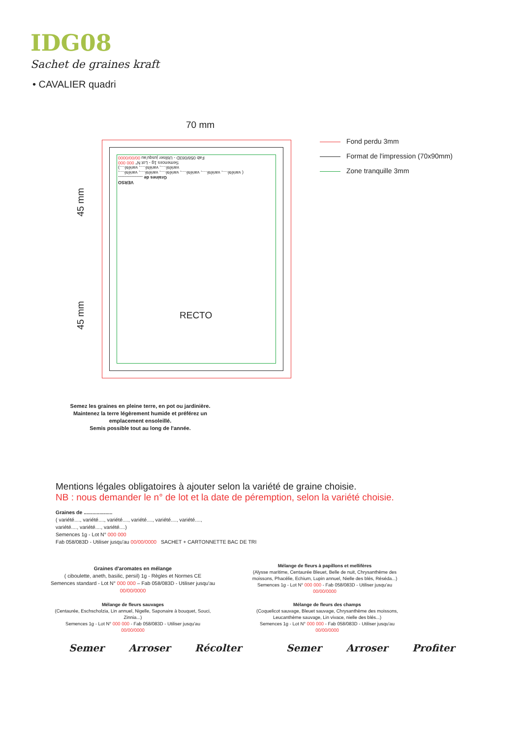IDG08
Sachet de graines kraft
• CAVALIER quadri
70 mm
VERSO
Graines de ....................
( variété...., variété...., variété...., variété...., variété...., variété....,
variété...., variété...., variété....)
Semences 1g - Lot N° 000 000
Fab 058/083D - Utiliser jusqu'au 00/00/0000
RECTO
45 mm
45 mm
Fond perdu 3mm
Format de l'impression (70x90mm)
Zone tranquille 3mm
Semez les graines en pleine terre, en pot ou jardinière.
Maintenez la terre légèrement humide et préférez un emplacement ensoleillé.
Semis possible tout au long de l'année.
Mentions légales obligatoires à ajouter selon la variété de graine choisie.
NB : nous demander le n° de lot et la date de péremption, selon la variété choisie.
Graines de ....................
( variété...., variété...., variété...., variété...., variété...., variété....,
variété...., variété...., variété....)
Semences 1g - Lot N° 000 000
Fab 058/083D - Utiliser jusqu'au 00/00/0000 SACHET + CARTONNETTE BAC DE TRI
Graines d'aromates en mélange
( ciboulette, aneth, basilic, persil) 1g - Règles et Normes CE
Semences standard - Lot N° 000 000 – Fab 058/083D - Utiliser jusqu'au 00/00/0000
Mélange de fleurs à papillons et mellifères
(Alysse maritime, Centaurée Bleuet, Belle de nuit, Chrysanthème des moissons, Phacélie, Echium, Lupin annuel, Nielle des blés, Réséda...)
Semences 1g - Lot N° 000 000 - Fab 058/083D - Utiliser jusqu'au 00/00/0000
Mélange de fleurs sauvages
(Centaurée, Eschscholzia, Lin annuel, Nigelle, Saponaire à bouquet, Souci, Zinnia...)
Semences 1g - Lot N° 000 000 - Fab 058/083D - Utiliser jusqu'au 00/00/0000
Mélange de fleurs des champs
(Coquelicot sauvage, Bleuet sauvage, Chrysanthème des moissons, Leucanthème sauvage, Lin vivace, nielle des blés...)
Semences 1g - Lot N° 000 000 - Fab 058/083D - Utiliser jusqu'au 00/00/0000
Semer Arroser Récolter Semer Arroser Profiter